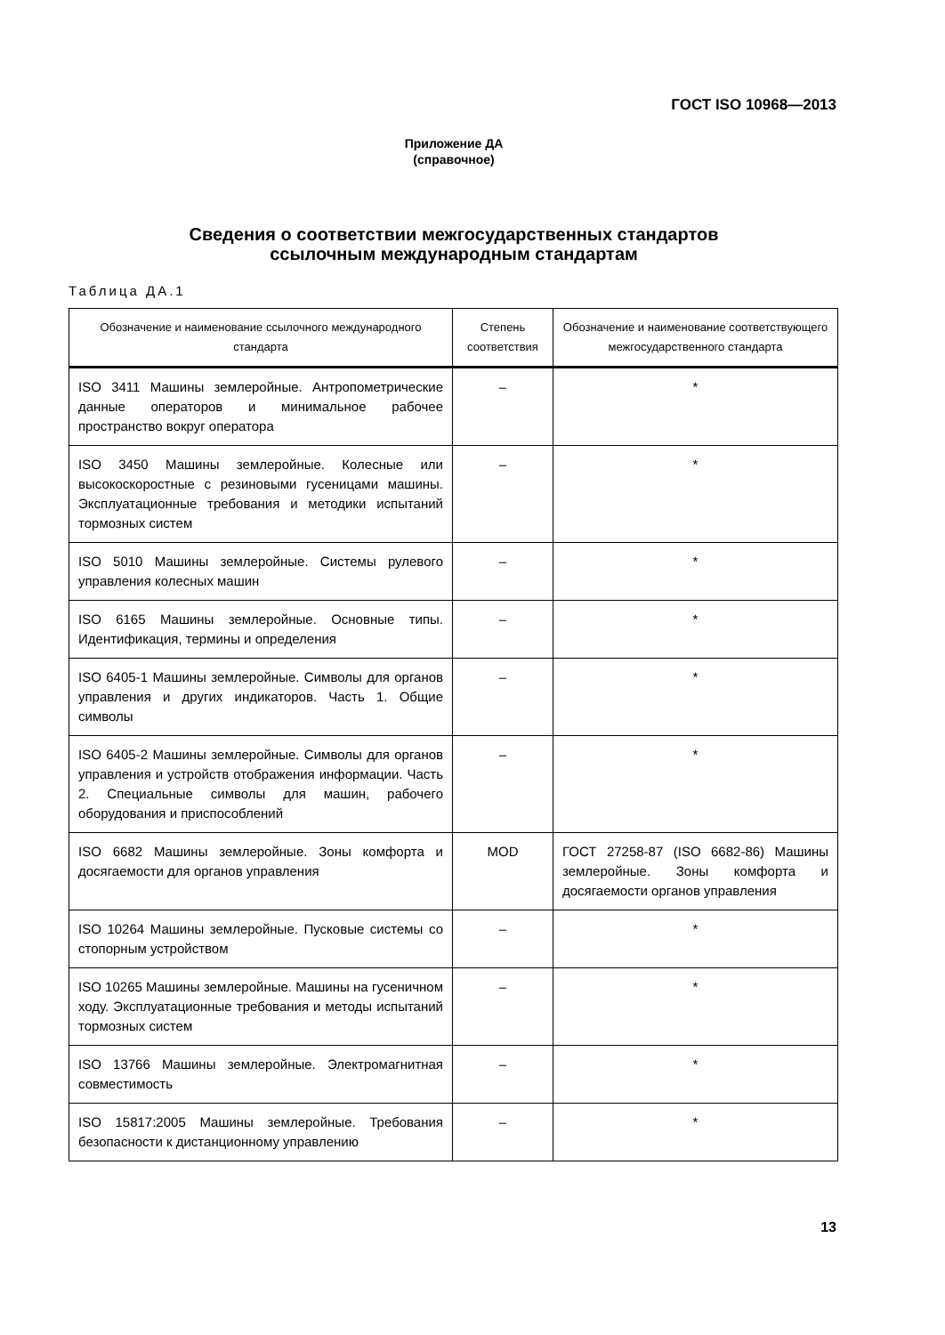ГОСТ ISO 10968—2013
Приложение ДА
(справочное)
Сведения о соответствии межгосударственных стандартов
ссылочным международным стандартам
Таблица ДА.1
| Обозначение и наименование ссылочного международного стандарта | Степень соответствия | Обозначение и наименование соответствующего межгосударственного стандарта |
| --- | --- | --- |
| ISO 3411 Машины землеройные. Антропометрические данные операторов и минимальное рабочее пространство вокруг оператора | – | * |
| ISO 3450 Машины землеройные. Колесные или высокоскоростные с резиновыми гусеницами машины. Эксплуатационные требования и методики испытаний тормозных систем | – | * |
| ISO 5010 Машины землеройные. Системы рулевого управления колесных машин | – | * |
| ISO 6165 Машины землеройные. Основные типы. Идентификация, термины и определения | – | * |
| ISO 6405-1 Машины землеройные. Символы для органов управления и других индикаторов. Часть 1. Общие символы | – | * |
| ISO 6405-2 Машины землеройные. Символы для органов управления и устройств отображения информации. Часть 2. Специальные символы для машин, рабочего оборудования и приспособлений | – | * |
| ISO 6682 Машины землеройные. Зоны комфорта и досягаемости для органов управления | MOD | ГОСТ 27258-87 (ISO 6682-86) Машины землеройные. Зоны комфорта и досягаемости органов управления |
| ISO 10264 Машины землеройные. Пусковые системы со стопорным устройством | – | * |
| ISO 10265 Машины землеройные. Машины на гусеничном ходу. Эксплуатационные требования и методы испытаний тормозных систем | – | * |
| ISO 13766 Машины землеройные. Электромагнитная совместимость | – | * |
| ISO 15817:2005 Машины землеройные. Требования безопасности к дистанционному управлению | – | * |
13